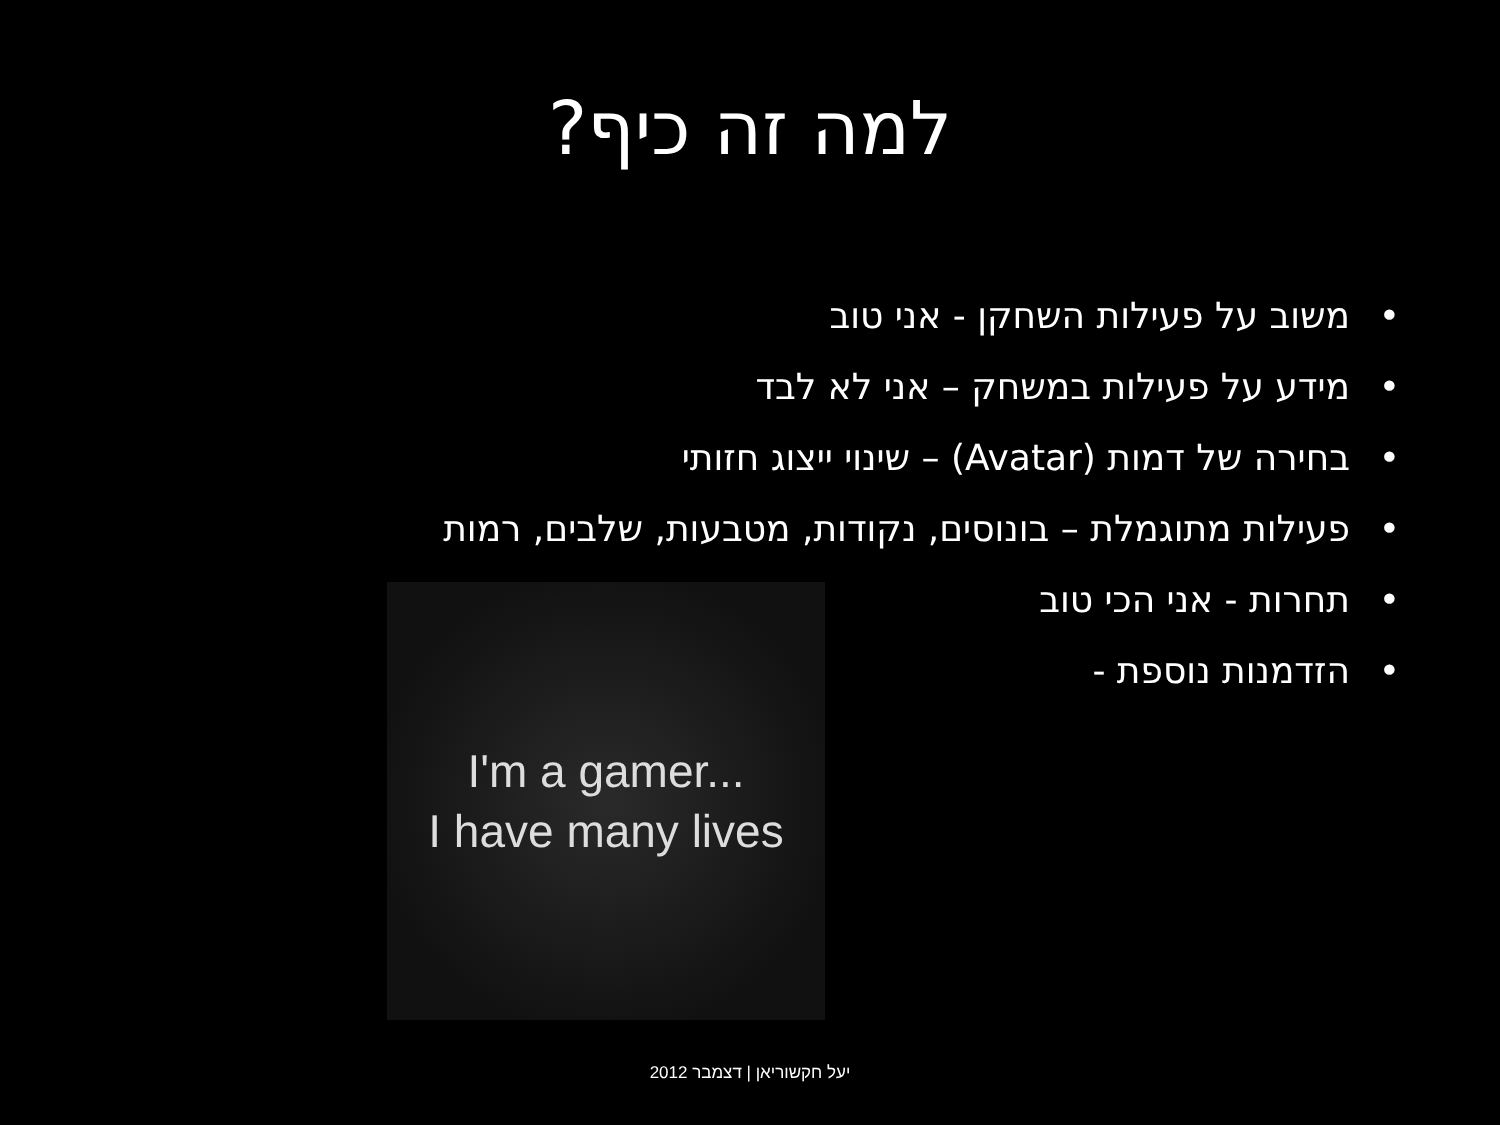למה זה כיף?
• משוב על פעילות השחקן - אני טוב
• מידע על פעילות במשחק – אני לא לבד
• בחירה של דמות (Avatar) – שינוי ייצוג חזותי
• פעילות מתוגמלת – בונוסים, נקודות, מטבעות, שלבים, רמות
• תחרות - אני הכי טוב
• הזדמנות נוספת -
I'm a gamer...
I have many lives
יעל חקשוריאן | דצמבר 2012